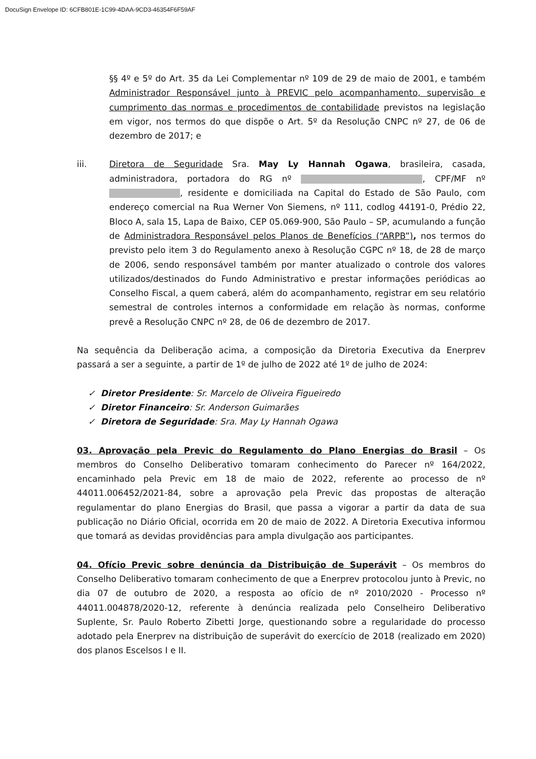DocuSign Envelope ID: 6CFB801E-1C99-4DAA-9CD3-46354F6F59AF
§§ 4º e 5º do Art. 35 da Lei Complementar nº 109 de 29 de maio de 2001, e também Administrador Responsável junto à PREVIC pelo acompanhamento, supervisão e cumprimento das normas e procedimentos de contabilidade previstos na legislação em vigor, nos termos do que dispõe o Art. 5º da Resolução CNPC nº 27, de 06 de dezembro de 2017; e
iii. Diretora de Seguridade Sra. May Ly Hannah Ogawa, brasileira, casada, administradora, portadora do RG nº , CPF/MF nº , residente e domiciliada na Capital do Estado de São Paulo, com endereço comercial na Rua Werner Von Siemens, nº 111, codlog 44191-0, Prédio 22, Bloco A, sala 15, Lapa de Baixo, CEP 05.069-900, São Paulo – SP, acumulando a função de Administradora Responsável pelos Planos de Benefícios (“ARPB”), nos termos do previsto pelo item 3 do Regulamento anexo à Resolução CGPC nº 18, de 28 de março de 2006, sendo responsável também por manter atualizado o controle dos valores utilizados/destinados do Fundo Administrativo e prestar informações periódicas ao Conselho Fiscal, a quem caberá, além do acompanhamento, registrar em seu relatório semestral de controles internos a conformidade em relação às normas, conforme prevê a Resolução CNPC nº 28, de 06 de dezembro de 2017.
Na sequência da Deliberação acima, a composição da Diretoria Executiva da Enerprev passará a ser a seguinte, a partir de 1º de julho de 2022 até 1º de julho de 2024:
✓ Diretor Presidente: Sr. Marcelo de Oliveira Figueiredo
✓ Diretor Financeiro: Sr. Anderson Guimarães
✓ Diretora de Seguridade: Sra. May Ly Hannah Ogawa
03. Aprovação pela Previc do Regulamento do Plano Energias do Brasil – Os membros do Conselho Deliberativo tomaram conhecimento do Parecer nº 164/2022, encaminhado pela Previc em 18 de maio de 2022, referente ao processo de nº 44011.006452/2021-84, sobre a aprovação pela Previc das propostas de alteração regulamentar do plano Energias do Brasil, que passa a vigorar a partir da data de sua publicação no Diário Oficial, ocorrida em 20 de maio de 2022. A Diretoria Executiva informou que tomará as devidas providências para ampla divulgação aos participantes.
04. Ofício Previc sobre denúncia da Distribuição de Superávit – Os membros do Conselho Deliberativo tomaram conhecimento de que a Enerprev protocolou junto à Previc, no dia 07 de outubro de 2020, a resposta ao ofício de nº 2010/2020 - Processo nº 44011.004878/2020-12, referente à denúncia realizada pelo Conselheiro Deliberativo Suplente, Sr. Paulo Roberto Zibetti Jorge, questionando sobre a regularidade do processo adotado pela Enerprev na distribuição de superávit do exercício de 2018 (realizado em 2020) dos planos Escelsos I e II.